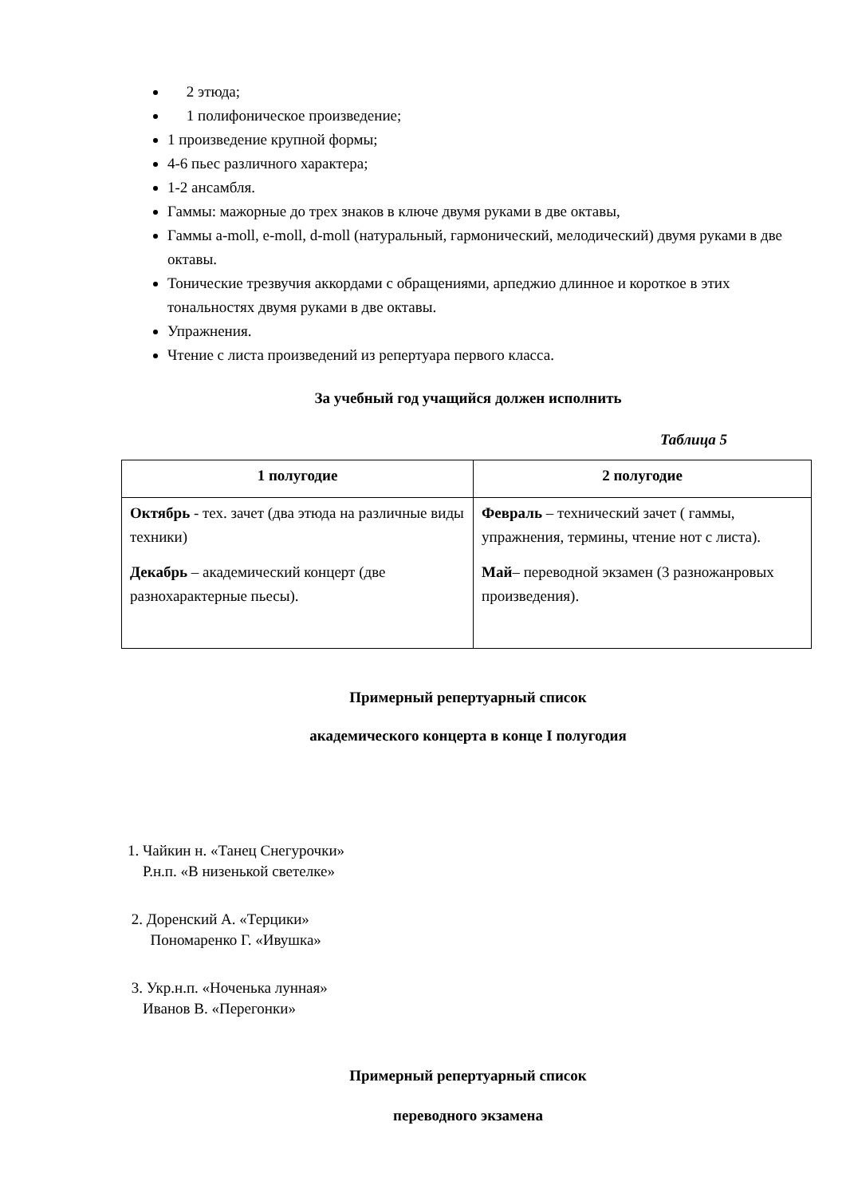2 этюда;
1 полифоническое произведение;
1 произведение крупной формы;
4-6 пьес различного характера;
1-2 ансамбля.
Гаммы: мажорные до трех знаков в ключе двумя руками в две октавы,
Гаммы a-moll, e-moll, d-moll (натуральный, гармонический, мелодический) двумя руками в две октавы.
Тонические трезвучия аккордами с обращениями, арпеджио длинное и короткое в этих тональностях двумя руками в две октавы.
Упражнения.
Чтение с листа произведений из репертуара первого класса.
За учебный год учащийся должен исполнить
Таблица 5
| 1 полугодие | 2 полугодие |
| --- | --- |
| Октябрь - тех. зачет (два этюда на различные виды техники) Декабрь – академический концерт (две разнохарактерные пьесы). | Февраль – технический зачет ( гаммы, упражнения, термины, чтение нот с листа). Май – переводной экзамен (3 разножанровых произведения). |
Примерный репертуарный список
академического концерта в конце I полугодия
1. Чайкин н. «Танец Снегурочки»
Р.н.п. «В низенькой светелке»
2. Доренский А. «Терцики»
Пономаренко Г. «Ивушка»
3. Укр.н.п. «Ноченька лунная»
Иванов В. «Перегонки»
Примерный репертуарный список
переводного экзамена